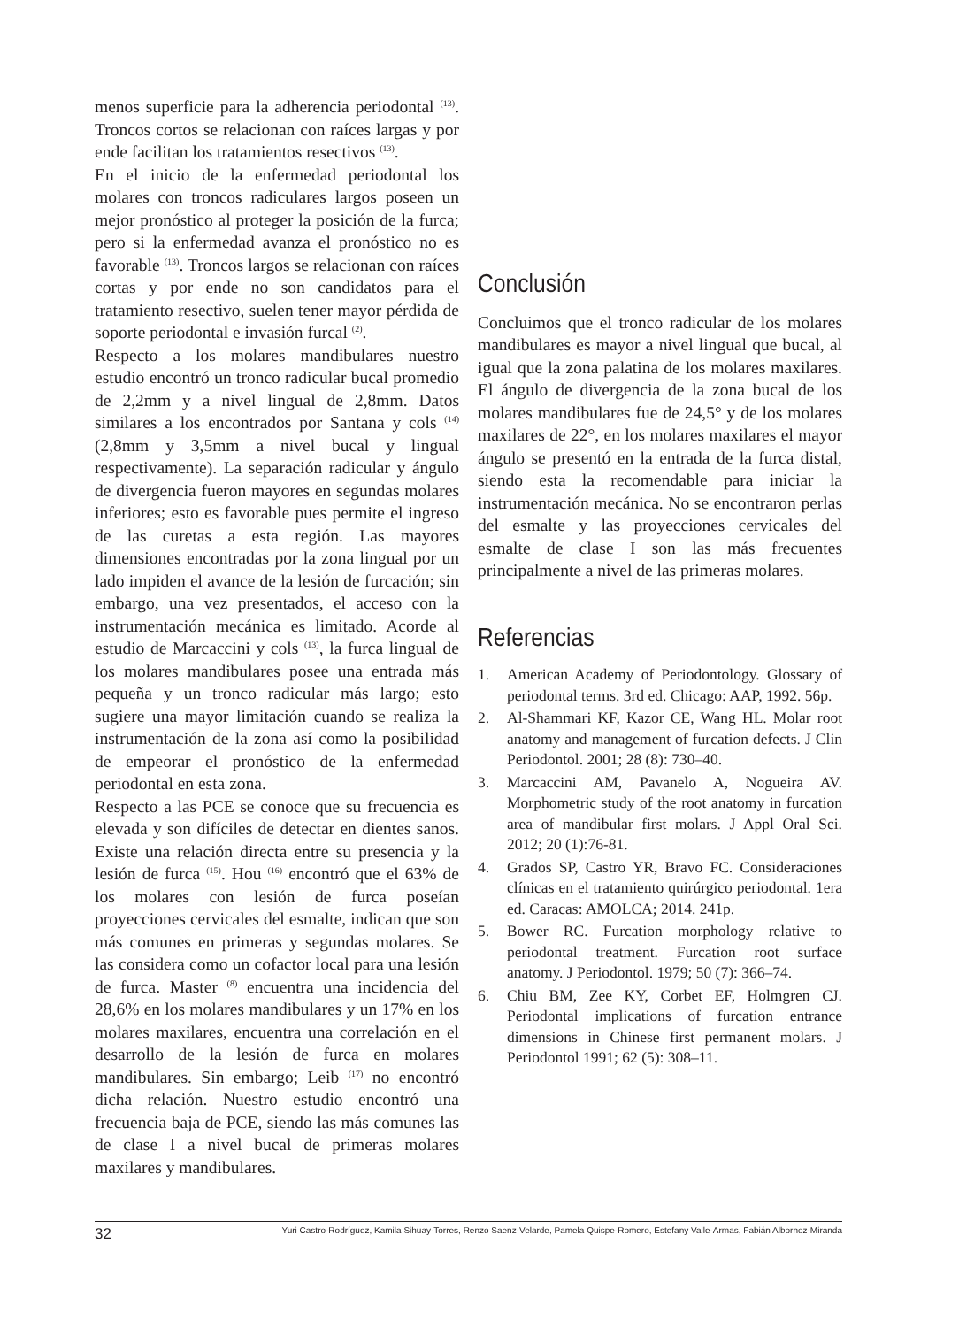menos superficie para la adherencia periodontal <sup>(13)</sup>. Troncos cortos se relacionan con raíces largas y por ende facilitan los tratamientos resectivos <sup>(13)</sup>.
En el inicio de la enfermedad periodontal los molares con troncos radiculares largos poseen un mejor pronóstico al proteger la posición de la furca; pero si la enfermedad avanza el pronóstico no es favorable <sup>(13)</sup>. Troncos largos se relacionan con raíces cortas y por ende no son candidatos para el tratamiento resectivo, suelen tener mayor pérdida de soporte periodontal e invasión furcal <sup>(2)</sup>.
Respecto a los molares mandibulares nuestro estudio encontró un tronco radicular bucal promedio de 2,2mm y a nivel lingual de 2,8mm. Datos similares a los encontrados por Santana y cols <sup>(14)</sup> (2,8mm y 3,5mm a nivel bucal y lingual respectivamente). La separación radicular y ángulo de divergencia fueron mayores en segundas molares inferiores; esto es favorable pues permite el ingreso de las curetas a esta región. Las mayores dimensiones encontradas por la zona lingual por un lado impiden el avance de la lesión de furcación; sin embargo, una vez presentados, el acceso con la instrumentación mecánica es limitado. Acorde al estudio de Marcaccini y cols <sup>(13)</sup>, la furca lingual de los molares mandibulares posee una entrada más pequeña y un tronco radicular más largo; esto sugiere una mayor limitación cuando se realiza la instrumentación de la zona así como la posibilidad de empeorar el pronóstico de la enfermedad periodontal en esta zona.
Respecto a las PCE se conoce que su frecuencia es elevada y son difíciles de detectar en dientes sanos. Existe una relación directa entre su presencia y la lesión de furca <sup>(15)</sup>. Hou <sup>(16)</sup> encontró que el 63% de los molares con lesión de furca poseían proyecciones cervicales del esmalte, indican que son más comunes en primeras y segundas molares. Se las considera como un cofactor local para una lesión de furca. Master <sup>(8)</sup> encuentra una incidencia del 28,6% en los molares mandibulares y un 17% en los molares maxilares, encuentra una correlación en el desarrollo de la lesión de furca en molares mandibulares. Sin embargo; Leib <sup>(17)</sup> no encontró dicha relación. Nuestro estudio encontró una frecuencia baja de PCE, siendo las más comunes las de clase I a nivel bucal de primeras molares maxilares y mandibulares.
Conclusión
Concluimos que el tronco radicular de los molares mandibulares es mayor a nivel lingual que bucal, al igual que la zona palatina de los molares maxilares. El ángulo de divergencia de la zona bucal de los molares mandibulares fue de 24,5° y de los molares maxilares de 22°, en los molares maxilares el mayor ángulo se presentó en la entrada de la furca distal, siendo esta la recomendable para iniciar la instrumentación mecánica. No se encontraron perlas del esmalte y las proyecciones cervicales del esmalte de clase I son las más frecuentes principalmente a nivel de las primeras molares.
Referencias
1. American Academy of Periodontology. Glossary of periodontal terms. 3rd ed. Chicago: AAP, 1992. 56p.
2. Al-Shammari KF, Kazor CE, Wang HL. Molar root anatomy and management of furcation defects. J Clin Periodontol. 2001; 28 (8): 730–40.
3. Marcaccini AM, Pavanelo A, Nogueira AV. Morphometric study of the root anatomy in furcation area of mandibular first molars. J Appl Oral Sci. 2012; 20 (1):76-81.
4. Grados SP, Castro YR, Bravo FC. Consideraciones clínicas en el tratamiento quirúrgico periodontal. 1era ed. Caracas: AMOLCA; 2014. 241p.
5. Bower RC. Furcation morphology relative to periodontal treatment. Furcation root surface anatomy. J Periodontol. 1979; 50 (7): 366–74.
6. Chiu BM, Zee KY, Corbet EF, Holmgren CJ. Periodontal implications of furcation entrance dimensions in Chinese first permanent molars. J Periodontol 1991; 62 (5): 308–11.
32 Yuri Castro-Rodríguez, Kamila Sihuay-Torres, Renzo Saenz-Velarde, Pamela Quispe-Romero, Estefany Valle-Armas, Fabián Albornoz-Miranda